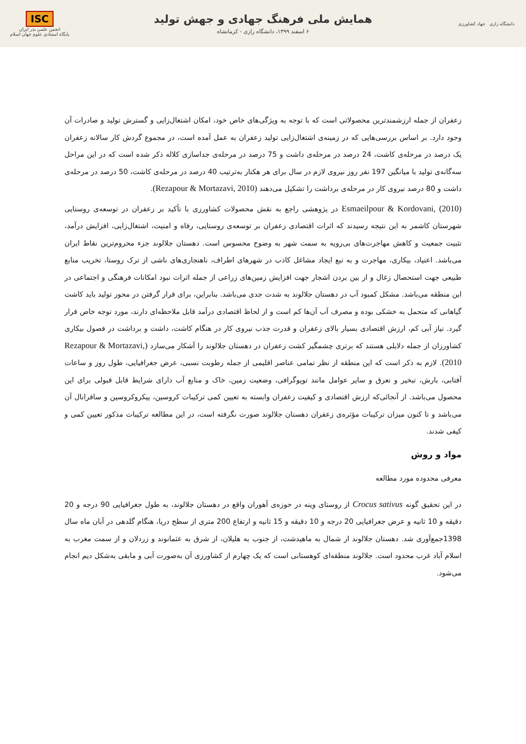دانشگاه رازی جهاد کشاورزی
همایش ملی فرهنگ جهادی و جهش تولید
۶ اسفند ۱۳۹۹، دانشگاه رازی - کرمانشاه
ISC
انجمن علمی بذر ایران
پایگاه استنادی علوم جهان اسلام
زعفران از جمله ارزشمندترین محصولاتی است که با توجه به ویژگی‌های خاص خود، امکان اشتغال‌زایی و گسترش تولید و صادرات آن وجود دارد. بر اساس بررسی‌هایی که در زمینه‌ی اشتغال‌زایی تولید زعفران به عمل آمده است، در مجموع گردش کار سالانه زعفران یک درصد در مرحله‌ی کاشت، 24 درصد در مرحله‌ی داشت و 75 درصد در مرحله‌ی جداسازی کلاله ذکر شده است که در این مراحل سه‌گانه‌ی تولید با میانگین 197 نفر روز نیروی لازم در سال برای هر هکتار به‌ترتیب 40 درصد در مرحله‌ی کاشت، 50 درصد در مرحله‌ی داشت و 80 درصد نیروی کار در مرحله‌ی برداشت را تشکیل می‌دهند (Rezapour & Mortazavi, 2010).
Esmaeilpour & Kordovani, (2010) در پژوهشی راجع به نقش محصولات کشاورزی با تأکید بر زعفران در توسعه‌ی روستایی شهرستان کاشمر به این نتیجه رسیدند که اثرات اقتصادی زعفران بر توسعه‌ی روستایی، رفاه و امنیت، اشتغال‌زایی، افزایش درآمد، تثبیت جمعیت و کاهش مهاجرت‌های بی‌رویه به سمت شهر به وضوح محسوس است. دهستان جلالوند جزء محروم‌ترین نقاط ایران می‌باشد. اعتیاد، بیکاری، مهاجرت و به تبع ایجاد مشاغل کاذب در شهرهای اطراف، ناهنجاری‌های ناشی از ترک روستا، تخریب منابع طبیعی جهت استحصال زغال و از بین بردن اشجار جهت افزایش زمین‌های زراعی از جمله اثرات نبود امکانات فرهنگی و اجتماعی در این منطقه می‌باشد. مشکل کمبود آب در دهستان جلالوند به شدت جدی می‌باشد. بنابراین، برای قرار گرفتن در محور تولید باید کاشت گیاهانی که متحمل به خشکی بوده و مصرف آب آن‌ها کم است و از لحاظ اقتصادی درآمد قابل ملاحظه‌ای دارند، مورد توجه خاص قرار گیرد. نیاز آبی کم، ارزش اقتصادی بسیار بالای زعفران و قدرت جذب نیروی کار در هنگام کاشت، داشت و برداشت در فصول بیکاری کشاورزان از جمله دلایلی هستند که برتری چشمگیر کشت زعفران در دهستان جلالوند را آشکار می‌سازد (Rezapour & Mortazavi, 2010). لازم به ذکر است که این منطقه از نظر تمامی عناصر اقلیمی از جمله رطوبت نسبی، عرض جغرافیایی، طول روز و ساعات آفتابی، بارش، تبخیر و تعرق و سایر عوامل مانند توپوگرافی، وضعیت زمین، خاک و منابع آب دارای شرایط قابل قبولی برای این محصول می‌باشد. از آنجائی‌که ارزش اقتصادی و کیفیت زعفران وابسته به تعیین کمی ترکیبات کروسین، پیکروکروسین و سافرانال آن می‌باشد و تا کنون میزان ترکیبات مؤثره‌ی زعفران دهستان جلالوند صورت نگرفته است، در این مطالعه ترکیبات مذکور تعیین کمی و کیفی شدند.
مواد و روش
معرفی محدوده مورد مطالعه
در این تحقیق گونه Crocus sativus از روستای وینه در حوزه‌ی آهوران واقع در دهستان جلالوند، به طول جغرافیایی 90 درجه و 20 دقیقه و 10 ثانیه و عرض جغرافیایی 20 درجه و 10 دقیقه و 15 ثانیه و ارتفاع 200 متری از سطح دریا، هنگام گلدهی در آبان ماه سال 1398جمع‌آوری شد. دهستان جلالوند از شمال به ماهیدشت، از جنوب به هلیلان، از شرق به عثمانوند و زردلان و از سمت مغرب به اسلام آباد غرب محدود است. جلالوند منطقه‌ای کوهستانی است که یک چهارم از کشاورزی آن به‌صورت آبی و مابقی به‌شکل دیم انجام می‌شود.